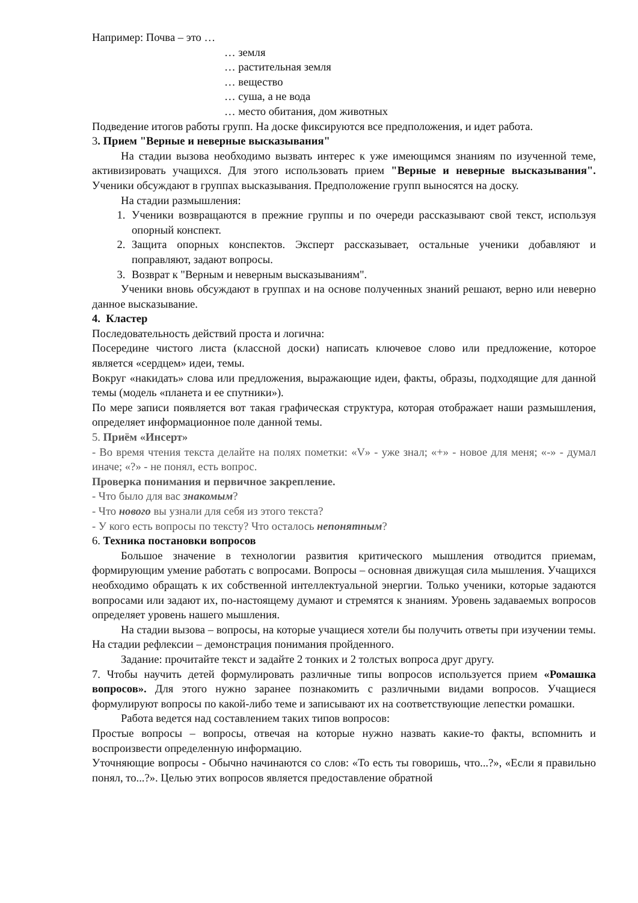Например: Почва – это …
… земля
… растительная земля
… вещество
… суша, а не вода
… место обитания, дом животных
Подведение итогов работы групп. На доске фиксируются все предположения, и идет работа.
3. Прием "Верные и неверные высказывания"
На стадии вызова необходимо вызвать интерес к уже имеющимся знаниям по изученной теме, активизировать учащихся. Для этого использовать прием "Верные и неверные высказывания". Ученики обсуждают в группах высказывания. Предположение групп выносятся на доску.
На стадии размышления:
1. Ученики возвращаются в прежние группы и по очереди рассказывают свой текст, используя опорный конспект.
2. Защита опорных конспектов. Эксперт рассказывает, остальные ученики добавляют и поправляют, задают вопросы.
3. Возврат к "Верным и неверным высказываниям".
Ученики вновь обсуждают в группах и на основе полученных знаний решают, верно или неверно данное высказывание.
4. Кластер
Последовательность действий проста и логична:
Посередине чистого листа (классной доски) написать ключевое слово или предложение, которое является «сердцем» идеи, темы.
Вокруг «накидать» слова или предложения, выражающие идеи, факты, образы, подходящие для данной темы (модель «планета и ее спутники»).
По мере записи появляется вот такая графическая структура, которая отображает наши размышления, определяет информационное поле данной темы.
5. Приём «Инсерт»
- Во время чтения текста делайте на полях пометки: «V» - уже знал; «+» - новое для меня; «-» - думал иначе; «?» - не понял, есть вопрос.
Проверка понимания и первичное закрепление.
- Что было для вас знакомым?
- Что нового вы узнали для себя из этого текста?
- У кого есть вопросы по тексту? Что осталось непонятным?
6. Техника постановки вопросов
Большое значение в технологии развития критического мышления отводится приемам, формирующим умение работать с вопросами. Вопросы – основная движущая сила мышления. Учащихся необходимо обращать к их собственной интеллектуальной энергии. Только ученики, которые задаются вопросами или задают их, по-настоящему думают и стремятся к знаниям. Уровень задаваемых вопросов определяет уровень нашего мышления.
На стадии вызова – вопросы, на которые учащиеся хотели бы получить ответы при изучении темы. На стадии рефлексии – демонстрация понимания пройденного.
Задание: прочитайте текст и задайте 2 тонких и 2 толстых вопроса друг другу.
7. Чтобы научить детей формулировать различные типы вопросов используется прием «Ромашка вопросов». Для этого нужно заранее познакомить с различными видами вопросов. Учащиеся формулируют вопросы по какой-либо теме и записывают их на соответствующие лепестки ромашки.
Работа ведется над составлением таких типов вопросов:
Простые вопросы – вопросы, отвечая на которые нужно назвать какие-то факты, вспомнить и воспроизвести определенную информацию.
Уточняющие вопросы - Обычно начинаются со слов: «То есть ты говоришь, что...?», «Если я правильно понял, то...?». Целью этих вопросов является предоставление обратной